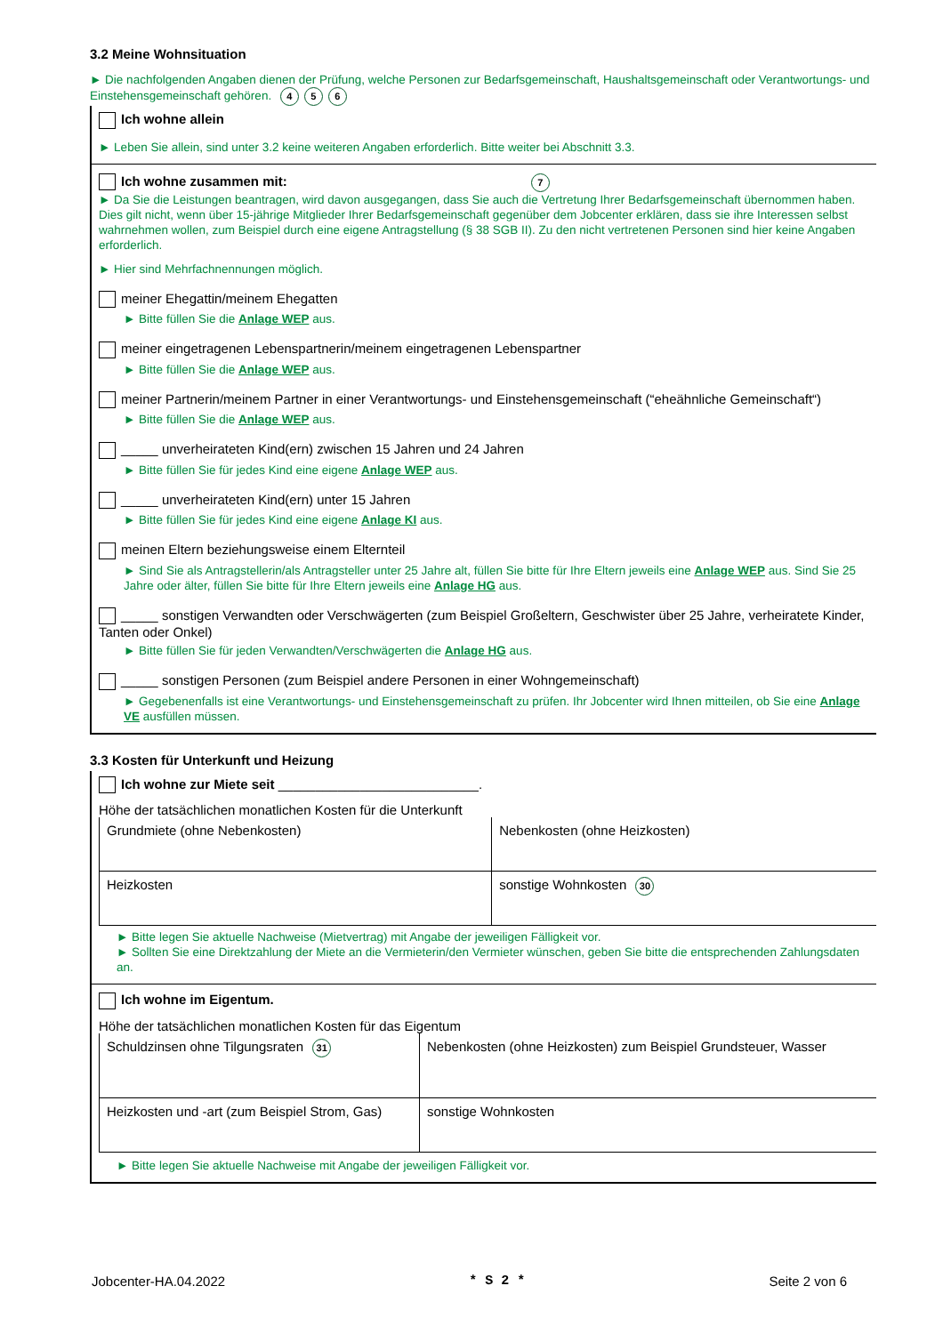3.2 Meine Wohnsituation
► Die nachfolgenden Angaben dienen der Prüfung, welche Personen zur Bedarfsgemeinschaft, Haushaltsgemeinschaft oder Verantwortungs- und Einstehensgemeinschaft gehören. 4 5 6
Ich wohne allein
► Leben Sie allein, sind unter 3.2 keine weiteren Angaben erforderlich. Bitte weiter bei Abschnitt 3.3.
Ich wohne zusammen mit: 7
► Da Sie die Leistungen beantragen, wird davon ausgegangen, dass Sie auch die Vertretung Ihrer Bedarfsgemeinschaft übernommen haben. Dies gilt nicht, wenn über 15-jährige Mitglieder Ihrer Bedarfsgemeinschaft gegenüber dem Jobcenter erklären, dass sie ihre Interessen selbst wahrnehmen wollen, zum Beispiel durch eine eigene Antragstellung (§ 38 SGB II). Zu den nicht vertretenen Personen sind hier keine Angaben erforderlich.
► Hier sind Mehrfachnennungen möglich.
meiner Ehegattin/meinem Ehegatten
► Bitte füllen Sie die Anlage WEP aus.
meiner eingetragenen Lebenspartnerin/meinem eingetragenen Lebenspartner
► Bitte füllen Sie die Anlage WEP aus.
meiner Partnerin/meinem Partner in einer Verantwortungs- und Einstehensgemeinschaft (“eheähnliche Gemeinschaft“)
► Bitte füllen Sie die Anlage WEP aus.
_____ unverheirateten Kind(ern) zwischen 15 Jahren und 24 Jahren
► Bitte füllen Sie für jedes Kind eine eigene Anlage WEP aus.
_____ unverheirateten Kind(ern) unter 15 Jahren
► Bitte füllen Sie für jedes Kind eine eigene Anlage KI aus.
meinen Eltern beziehungsweise einem Elternteil
► Sind Sie als Antragstellerin/als Antragsteller unter 25 Jahre alt, füllen Sie bitte für Ihre Eltern jeweils eine Anlage WEP aus. Sind Sie 25 Jahre oder älter, füllen Sie bitte für Ihre Eltern jeweils eine Anlage HG aus.
_____ sonstigen Verwandten oder Verschwägerten (zum Beispiel Großeltern, Geschwister über 25 Jahre, verheiratete Kinder, Tanten oder Onkel)
► Bitte füllen Sie für jeden Verwandten/Verschwägerten die Anlage HG aus.
_____ sonstigen Personen (zum Beispiel andere Personen in einer Wohngemeinschaft)
► Gegebenenfalls ist eine Verantwortungs- und Einstehensgemeinschaft zu prüfen. Ihr Jobcenter wird Ihnen mitteilen, ob Sie eine Anlage VE ausfüllen müssen.
3.3 Kosten für Unterkunft und Heizung
Ich wohne zur Miete seit ___________________________.
Höhe der tatsächlichen monatlichen Kosten für die Unterkunft
| Grundmiete (ohne Nebenkosten) | Nebenkosten (ohne Heizkosten) |
| Heizkosten | sonstige Wohnkosten 30 |
► Bitte legen Sie aktuelle Nachweise (Mietvertrag) mit Angabe der jeweiligen Fälligkeit vor.
► Sollten Sie eine Direktzahlung der Miete an die Vermieterin/den Vermieter wünschen, geben Sie bitte die entsprechenden Zahlungsdaten an.
Ich wohne im Eigentum.
Höhe der tatsächlichen monatlichen Kosten für das Eigentum
| Schuldzinsen ohne Tilgungsraten 31 | Nebenkosten (ohne Heizkosten) zum Beispiel Grundsteuer, Wasser |
| Heizkosten und -art (zum Beispiel Strom, Gas) | sonstige Wohnkosten |
► Bitte legen Sie aktuelle Nachweise mit Angabe der jeweiligen Fälligkeit vor.
Jobcenter-HA.04.2022 * S 2 * Seite 2 von 6